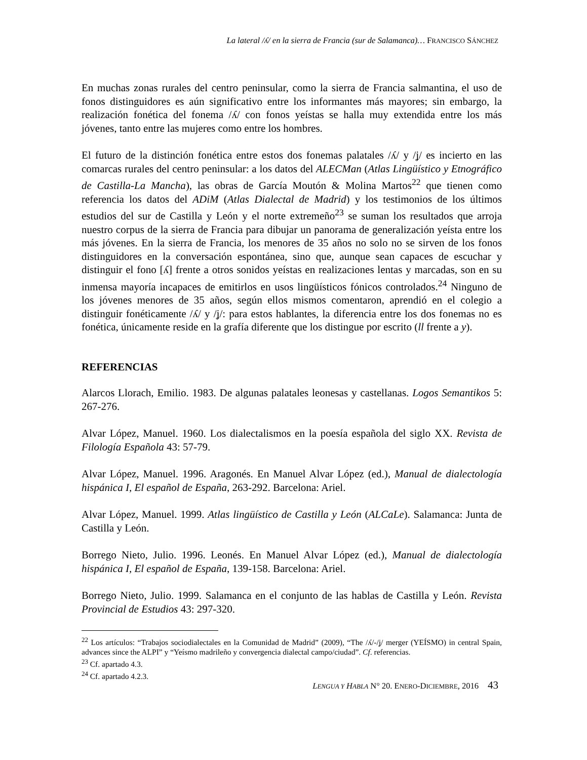La lateral /ʎ/ en la sierra de Francia (sur de Salamanca)… FRANCISCO SÁNCHEZ
En muchas zonas rurales del centro peninsular, como la sierra de Francia salmantina, el uso de fonos distinguidores es aún significativo entre los informantes más mayores; sin embargo, la realización fonética del fonema /ʎ/ con fonos yeístas se halla muy extendida entre los más jóvenes, tanto entre las mujeres como entre los hombres.
El futuro de la distinción fonética entre estos dos fonemas palatales /ʎ/ y /ʝ/ es incierto en las comarcas rurales del centro peninsular: a los datos del ALECMan (Atlas Lingüístico y Etnográfico de Castilla-La Mancha), las obras de García Moutón & Molina Martos<sup>22</sup> que tienen como referencia los datos del ADiM (Atlas Dialectal de Madrid) y los testimonios de los últimos estudios del sur de Castilla y León y el norte extremeño<sup>23</sup> se suman los resultados que arroja nuestro corpus de la sierra de Francia para dibujar un panorama de generalización yeísta entre los más jóvenes. En la sierra de Francia, los menores de 35 años no solo no se sirven de los fonos distinguidores en la conversación espontánea, sino que, aunque sean capaces de escuchar y distinguir el fono [ʎ] frente a otros sonidos yeístas en realizaciones lentas y marcadas, son en su inmensa mayoría incapaces de emitirlos en usos lingüísticos fónicos controlados.<sup>24</sup> Ninguno de los jóvenes menores de 35 años, según ellos mismos comentaron, aprendió en el colegio a distinguir fonéticamente /ʎ/ y /ʝ/: para estos hablantes, la diferencia entre los dos fonemas no es fonética, únicamente reside en la grafía diferente que los distingue por escrito (ll frente a y).
REFERENCIAS
Alarcos Llorach, Emilio. 1983. De algunas palatales leonesas y castellanas. Logos Semantikos 5: 267-276.
Alvar López, Manuel. 1960. Los dialectalismos en la poesía española del siglo XX. Revista de Filología Española 43: 57-79.
Alvar López, Manuel. 1996. Aragonés. En Manuel Alvar López (ed.), Manual de dialectología hispánica I, El español de España, 263-292. Barcelona: Ariel.
Alvar López, Manuel. 1999. Atlas lingüístico de Castilla y León (ALCaLe). Salamanca: Junta de Castilla y León.
Borrego Nieto, Julio. 1996. Leonés. En Manuel Alvar López (ed.), Manual de dialectología hispánica I, El español de España, 139-158. Barcelona: Ariel.
Borrego Nieto, Julio. 1999. Salamanca en el conjunto de las hablas de Castilla y León. Revista Provincial de Estudios 43: 297-320.
<sup>22</sup> Los artículos: “Trabajos sociodialectales en la Comunidad de Madrid” (2009), “The /ʎ/-/ʝ/ merger (YEÍSMO) in central Spain, advances since the ALPI” y “Yeísmo madrileño y convergencia dialectal campo/ciudad”. Cf. referencias.
<sup>23</sup> Cf. apartado 4.3.
<sup>24</sup> Cf. apartado 4.2.3.
LENGUA Y HABLA N° 20. ENERO-DICIEMBRE, 2016 43